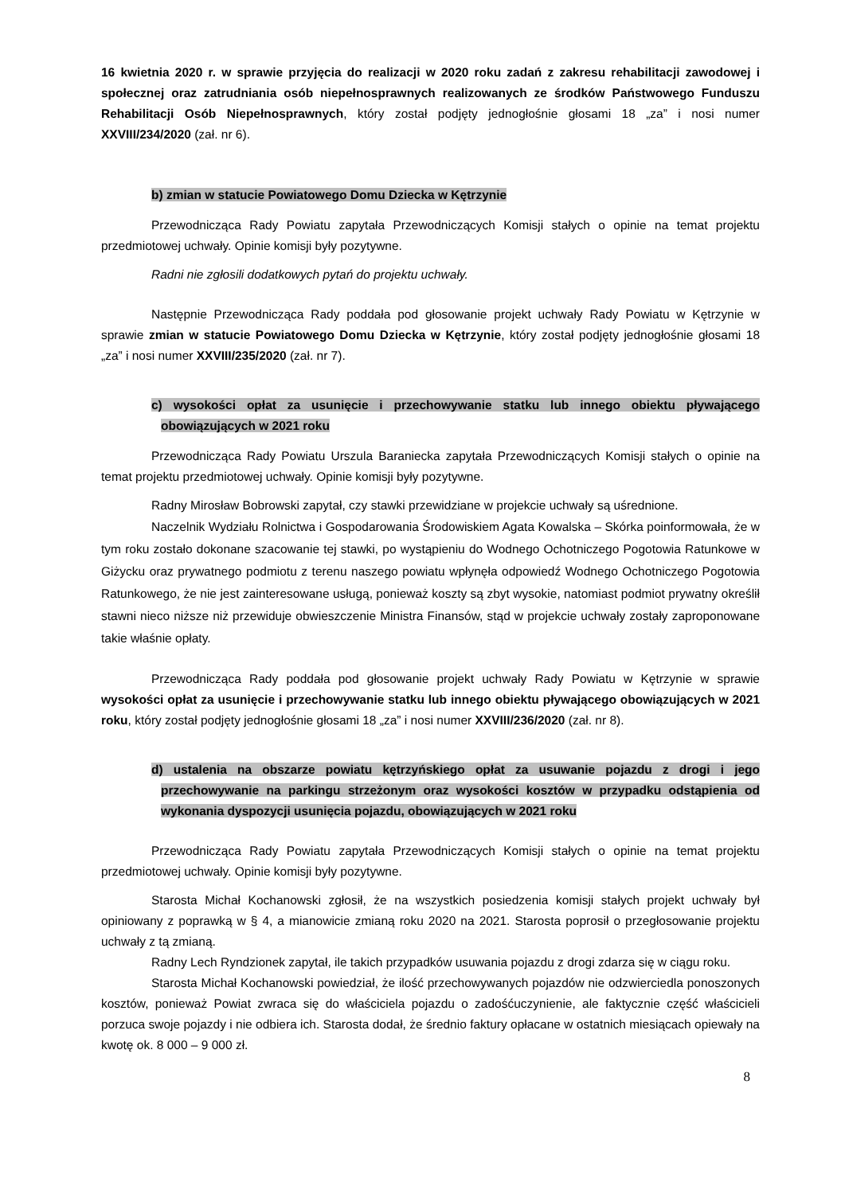16 kwietnia 2020 r. w sprawie przyjęcia do realizacji w 2020 roku zadań z zakresu rehabilitacji zawodowej i społecznej oraz zatrudniania osób niepełnosprawnych realizowanych ze środków Państwowego Funduszu Rehabilitacji Osób Niepełnosprawnych, który został podjęty jednogłośnie głosami 18 „za” i nosi numer XXVIII/234/2020 (zał. nr 6).
b) zmian w statucie Powiatowego Domu Dziecka w Kętrzynie
Przewodnicząca Rady Powiatu zapytała Przewodniczących Komisji stałych o opinie na temat projektu przedmiotowej uchwały. Opinie komisji były pozytywne.
Radni nie zgłosili dodatkowych pytań do projektu uchwały.
Następnie Przewodnicząca Rady poddała pod głosowanie projekt uchwały Rady Powiatu w Kętrzynie w sprawie zmian w statucie Powiatowego Domu Dziecka w Kętrzynie, który został podjęty jednogłośnie głosami 18 „za” i nosi numer XXVIII/235/2020 (zał. nr 7).
c) wysokości opłat za usunięcie i przechowywanie statku lub innego obiektu pływającego obowiązujących w 2021 roku
Przewodnicząca Rady Powiatu Urszula Baraniecka zapytała Przewodniczących Komisji stałych o opinie na temat projektu przedmiotowej uchwały. Opinie komisji były pozytywne.
Radny Mirosław Bobrowski zapytał, czy stawki przewidziane w projekcie uchwały są uśrednione.
Naczelnik Wydziału Rolnictwa i Gospodarowania Środowiskiem Agata Kowalska – Skórka poinformowała, że w tym roku zostało dokonane szacowanie tej stawki, po wystąpieniu do Wodnego Ochotniczego Pogotowia Ratunkowe w Giżycku oraz prywatnego podmiotu z terenu naszego powiatu wpłynęła odpowiedź Wodnego Ochotniczego Pogotowia Ratunkowego, że nie jest zainteresowane usługą, ponieważ koszty są zbyt wysokie, natomiast podmiot prywatny określił stawni nieco niższe niż przewiduje obwieszczenie Ministra Finansów, stąd w projekcie uchwały zostały zaproponowane takie właśnie opłaty.
Przewodnicząca Rady poddała pod głosowanie projekt uchwały Rady Powiatu w Kętrzynie w sprawie wysokości opłat za usunięcie i przechowywanie statku lub innego obiektu pływającego obowiązujących w 2021 roku, który został podjęty jednogłośnie głosami 18 „za” i nosi numer XXVIII/236/2020 (zał. nr 8).
d) ustalenia na obszarze powiatu kętrzyńskiego opłat za usuwanie pojazdu z drogi i jego przechowywanie na parkingu strzeżonym oraz wysokości kosztów w przypadku odstąpienia od wykonania dyspozycji usunięcia pojazdu, obowiązujących w 2021 roku
Przewodnicząca Rady Powiatu zapytała Przewodniczących Komisji stałych o opinie na temat projektu przedmiotowej uchwały. Opinie komisji były pozytywne.
Starosta Michał Kochanowski zgłosił, że na wszystkich posiedzenia komisji stałych projekt uchwały był opiniowany z poprawką w § 4, a mianowicie zmianą roku 2020 na 2021. Starosta poprosił o przegłosowanie projektu uchwały z tą zmianą.
Radny Lech Ryndzionek zapytał, ile takich przypadków usuwania pojazdu z drogi zdarza się w ciągu roku.
Starosta Michał Kochanowski powiedział, że ilość przechowywanych pojazdów nie odzwierciedla ponoszonych kosztów, ponieważ Powiat zwraca się do właściciela pojazdu o zadośćuczynienie, ale faktycznie część właścicieli porzuca swoje pojazdy i nie odbiera ich. Starosta dodał, że średnio faktury opłacane w ostatnich miesiącach opiewały na kwotę ok. 8 000 – 9 000 zł.
8